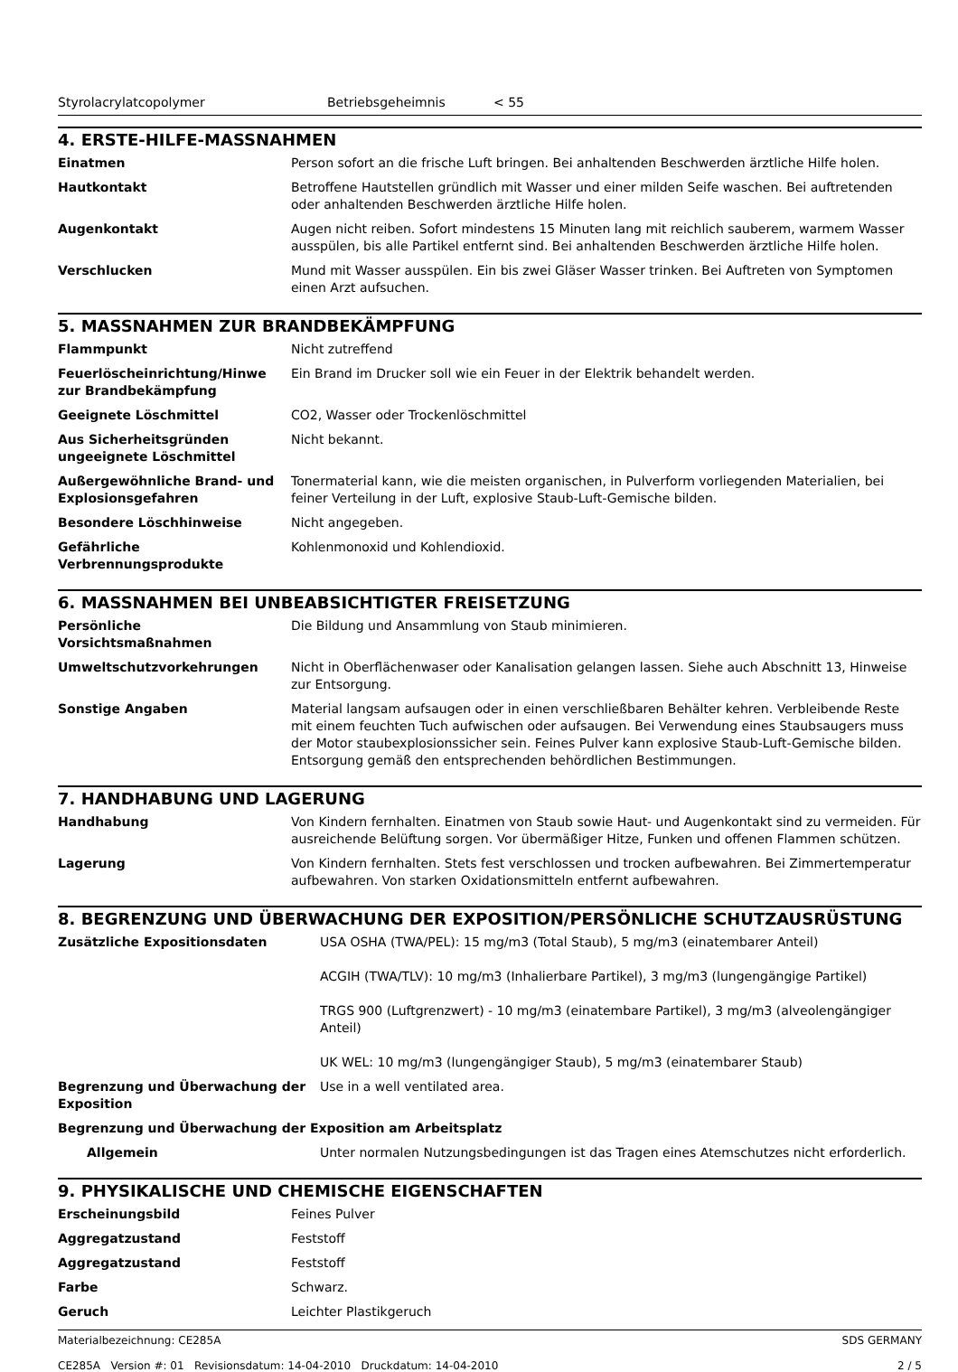Styrolacrylatcopolymer Betriebsgeheimnis < 55
4. ERSTE-HILFE-MASSNAHMEN
| Einatmen | Person sofort an die frische Luft bringen. Bei anhaltenden Beschwerden ärztliche Hilfe holen. |
| Hautkontakt | Betroffene Hautstellen gründlich mit Wasser und einer milden Seife waschen. Bei auftretenden oder anhaltenden Beschwerden ärztliche Hilfe holen. |
| Augenkontakt | Augen nicht reiben. Sofort mindestens 15 Minuten lang mit reichlich sauberem, warmem Wasser ausspülen, bis alle Partikel entfernt sind. Bei anhaltenden Beschwerden ärztliche Hilfe holen. |
| Verschlucken | Mund mit Wasser ausspülen. Ein bis zwei Gläser Wasser trinken. Bei Auftreten von Symptomen einen Arzt aufsuchen. |
5. MASSNAHMEN ZUR BRANDBEKÄMPFUNG
| Flammpunkt | Nicht zutreffend |
| Feuerlöscheinrichtung/Hinwe zur Brandbekämpfung | Ein Brand im Drucker soll wie ein Feuer in der Elektrik behandelt werden. |
| Geeignete Löschmittel | CO2, Wasser oder Trockenlöschmittel |
| Aus Sicherheitsgründen ungeeignete Löschmittel | Nicht bekannt. |
| Außergewöhnliche Brand- und Explosionsgefahren | Tonermaterial kann, wie die meisten organischen, in Pulverform vorliegenden Materialien, bei feiner Verteilung in der Luft, explosive Staub-Luft-Gemische bilden. |
| Besondere Löschhinweise | Nicht angegeben. |
| Gefährliche Verbrennungsprodukte | Kohlenmonoxid und Kohlendioxid. |
6. MASSNAHMEN BEI UNBEABSICHTIGTER FREISETZUNG
| Persönliche Vorsichtsmaßnahmen | Die Bildung und Ansammlung von Staub minimieren. |
| Umweltschutzvorkehrungen | Nicht in Oberflächenwaser oder Kanalisation gelangen lassen. Siehe auch Abschnitt 13, Hinweise zur Entsorgung. |
| Sonstige Angaben | Material langsam aufsaugen oder in einen verschließbaren Behälter kehren. Verbleibende Reste mit einem feuchten Tuch aufwischen oder aufsaugen. Bei Verwendung eines Staubsaugers muss der Motor staubexplosionssicher sein. Feines Pulver kann explosive Staub-Luft-Gemische bilden. Entsorgung gemäß den entsprechenden behördlichen Bestimmungen. |
7. HANDHABUNG UND LAGERUNG
| Handhabung | Von Kindern fernhalten. Einatmen von Staub sowie Haut- und Augenkontakt sind zu vermeiden. Für ausreichende Belüftung sorgen. Vor übermäßiger Hitze, Funken und offenen Flammen schützen. |
| Lagerung | Von Kindern fernhalten. Stets fest verschlossen und trocken aufbewahren. Bei Zimmertemperatur aufbewahren. Von starken Oxidationsmitteln entfernt aufbewahren. |
8. BEGRENZUNG UND ÜBERWACHUNG DER EXPOSITION/PERSÖNLICHE SCHUTZAUSRÜSTUNG
| Zusätzliche Expositionsdaten | USA OSHA (TWA/PEL): 15 mg/m3 (Total Staub), 5 mg/m3 (einatembarer Anteil) ACGIH (TWA/TLV): 10 mg/m3 (Inhalierbare Partikel), 3 mg/m3 (lungengängige Partikel) TRGS 900 (Luftgrenzwert) - 10 mg/m3 (einatembare Partikel), 3 mg/m3 (alveolengängiger Anteil) UK WEL: 10 mg/m3 (lungengängiger Staub), 5 mg/m3 (einatembarer Staub) |
| Begrenzung und Überwachung der Exposition | Use in a well ventilated area. |
| Begrenzung und Überwachung der Exposition am Arbeitsplatz | |
| Allgemein | Unter normalen Nutzungsbedingungen ist das Tragen eines Atemschutzes nicht erforderlich. |
9. PHYSIKALISCHE UND CHEMISCHE EIGENSCHAFTEN
| Erscheinungsbild | Feines Pulver |
| Aggregatzustand | Feststoff |
| Aggregatzustand | Feststoff |
| Farbe | Schwarz. |
| Geruch | Leichter Plastikgeruch |
Materialbezeichnung: CE285A
CE285A Version #: 01 Revisionsdatum: 14-04-2010 Druckdatum: 14-04-2010
SDS GERMANY
2 / 5